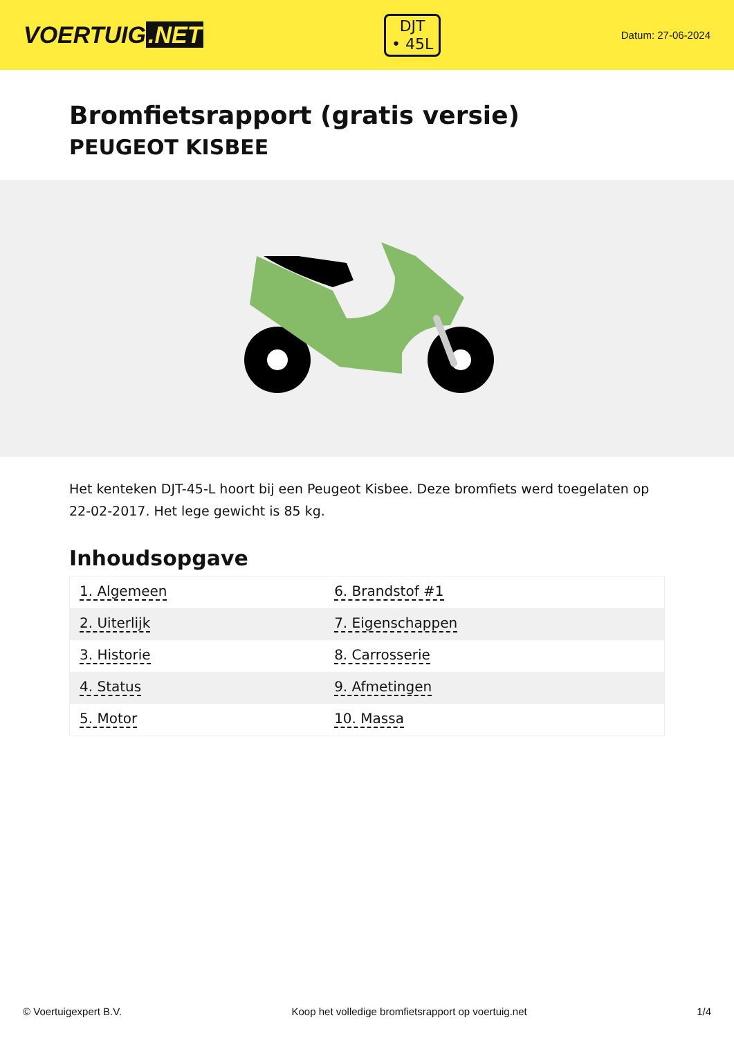VOERTUIG.NET
DJT
• 45L
Datum: 27-06-2024
Bromfietsrapport (gratis versie)
PEUGEOT KISBEE
Het kenteken DJT-45-L hoort bij een Peugeot Kisbee. Deze bromfiets werd toegelaten op 22-02-2017. Het lege gewicht is 85 kg.
Inhoudsopgave
| 1. Algemeen | 6. Brandstof #1 |
| 2. Uiterlijk | 7. Eigenschappen |
| 3. Historie | 8. Carrosserie |
| 4. Status | 9. Afmetingen |
| 5. Motor | 10. Massa |
© Voertuigexpert B.V. Koop het volledige bromfietsrapport op voertuig.net 1/4